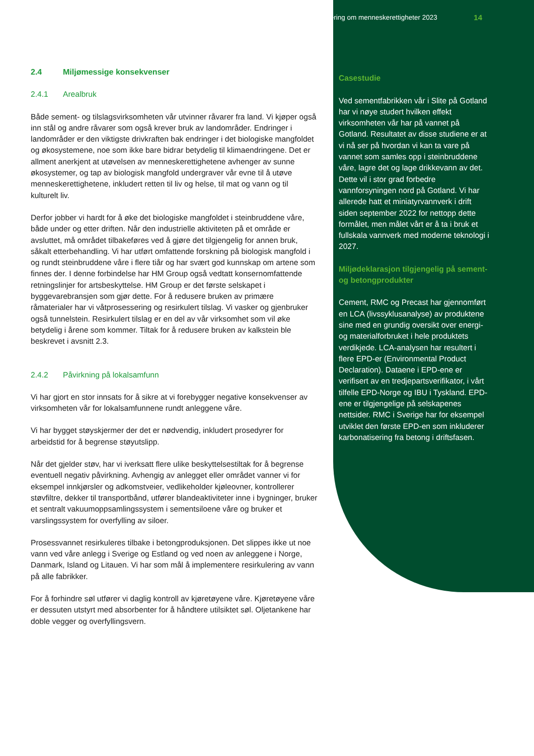2.4 Miljømessige konsekvenser
2.4.1 Arealbruk
Både sement- og tilslagsvirksomheten vår utvinner råvarer fra land. Vi kjøper også inn stål og andre råvarer som også krever bruk av landområder. Endringer i landområder er den viktigste drivkraften bak endringer i det biologiske mangfoldet og økosystemene, noe som ikke bare bidrar betydelig til klimaendringene. Det er allment anerkjent at utøvelsen av menneskerettighetene avhenger av sunne økosystemer, og tap av biologisk mangfold undergraver vår evne til å utøve menneskerettighetene, inkludert retten til liv og helse, til mat og vann og til kulturelt liv.
Derfor jobber vi hardt for å øke det biologiske mangfoldet i steinbruddene våre, både under og etter driften. Når den industrielle aktiviteten på et område er avsluttet, må området tilbakeføres ved å gjøre det tilgjengelig for annen bruk, såkalt etterbehandling. Vi har utført omfattende forskning på biologisk mangfold i og rundt steinbruddene våre i flere tiår og har svært god kunnskap om artene som finnes der. I denne forbindelse har HM Group også vedtatt konsernomfattende retningslinjer for artsbeskyttelse. HM Group er det første selskapet i byggevarebransjen som gjør dette. For å redusere bruken av primære råmaterialer har vi våtprosessering og resirkulert tilslag. Vi vasker og gjenbruker også tunnelstein. Resirkulert tilslag er en del av vår virksomhet som vil øke betydelig i årene som kommer. Tiltak for å redusere bruken av kalkstein ble beskrevet i avsnitt 2.3.
2.4.2 Påvirkning på lokalsamfunn
Vi har gjort en stor innsats for å sikre at vi forebygger negative konsekvenser av virksomheten vår for lokalsamfunnene rundt anleggene våre.
Vi har bygget støyskjermer der det er nødvendig, inkludert prosedyrer for arbeidstid for å begrense støyutslipp.
Når det gjelder støv, har vi iverksatt flere ulike beskyttelsestiltak for å begrense eventuell negativ påvirkning. Avhengig av anlegget eller området vanner vi for eksempel innkjørsler og adkomstveier, vedlikeholder kjøleovner, kontrollerer støvfiltre, dekker til transportbånd, utfører blandeaktiviteter inne i bygninger, bruker et sentralt vakuumoppsamlingssystem i sementsiloene våre og bruker et varslingssystem for overfylling av siloer.
Prosessvannet resirkuleres tilbake i betongproduksjonen. Det slippes ikke ut noe vann ved våre anlegg i Sverige og Estland og ved noen av anleggene i Norge, Danmark, Island og Litauen. Vi har som mål å implementere resirkulering av vann på alle fabrikker.
For å forhindre søl utfører vi daglig kontroll av kjøretøyene våre. Kjøretøyene våre er dessuten utstyrt med absorbenter for å håndtere utilsiktet søl. Oljetankene har doble vegger og overfyllingsvern.
Erklæring om menneskerettigheter 2023 14
Casestudie
Ved sementfabrikken vår i Slite på Gotland har vi nøye studert hvilken effekt virksomheten vår har på vannet på Gotland. Resultatet av disse studiene er at vi nå ser på hvordan vi kan ta vare på vannet som samles opp i steinbruddene våre, lagre det og lage drikkevann av det. Dette vil i stor grad forbedre vannforsyningen nord på Gotland. Vi har allerede hatt et miniatyrvannverk i drift siden september 2022 for nettopp dette formålet, men målet vårt er å ta i bruk et fullskala vannverk med moderne teknologi i 2027.
Miljødeklarasjon tilgjengelig på sement- og betongprodukter
Cement, RMC og Precast har gjennomført en LCA (livssyklusanalyse) av produktene sine med en grundig oversikt over energi- og materialforbruket i hele produktets verdikjede. LCA-analysen har resultert i flere EPD-er (Environmental Product Declaration). Dataene i EPD-ene er verifisert av en tredjepartsverifikator, i vårt tilfelle EPD-Norge og IBU i Tyskland. EPD-ene er tilgjengelige på selskapenes nettsider. RMC i Sverige har for eksempel utviklet den første EPD-en som inkluderer karbonatisering fra betong i driftsfasen.